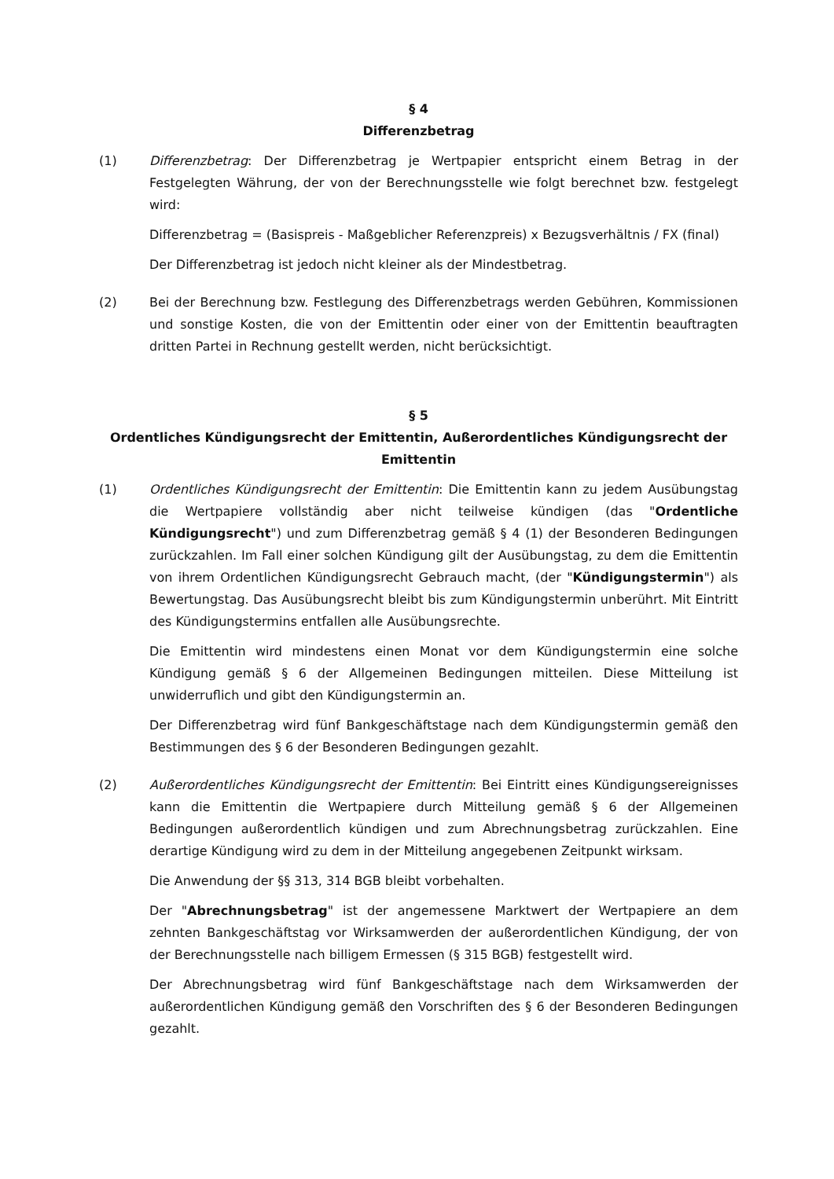§ 4
Differenzbetrag
(1) Differenzbetrag: Der Differenzbetrag je Wertpapier entspricht einem Betrag in der Festgelegten Währung, der von der Berechnungsstelle wie folgt berechnet bzw. festgelegt wird:
Differenzbetrag = (Basispreis - Maßgeblicher Referenzpreis) x Bezugsverhältnis / FX (final)
Der Differenzbetrag ist jedoch nicht kleiner als der Mindestbetrag.
(2) Bei der Berechnung bzw. Festlegung des Differenzbetrags werden Gebühren, Kommissionen und sonstige Kosten, die von der Emittentin oder einer von der Emittentin beauftragten dritten Partei in Rechnung gestellt werden, nicht berücksichtigt.
§ 5
Ordentliches Kündigungsrecht der Emittentin, Außerordentliches Kündigungsrecht der Emittentin
(1) Ordentliches Kündigungsrecht der Emittentin: Die Emittentin kann zu jedem Ausübungstag die Wertpapiere vollständig aber nicht teilweise kündigen (das "Ordentliche Kündigungsrecht") und zum Differenzbetrag gemäß § 4 (1) der Besonderen Bedingungen zurückzahlen. Im Fall einer solchen Kündigung gilt der Ausübungstag, zu dem die Emittentin von ihrem Ordentlichen Kündigungsrecht Gebrauch macht, (der "Kündigungstermin") als Bewertungstag. Das Ausübungsrecht bleibt bis zum Kündigungstermin unberührt. Mit Eintritt des Kündigungstermins entfallen alle Ausübungsrechte.
Die Emittentin wird mindestens einen Monat vor dem Kündigungstermin eine solche Kündigung gemäß § 6 der Allgemeinen Bedingungen mitteilen. Diese Mitteilung ist unwiderruflich und gibt den Kündigungstermin an.
Der Differenzbetrag wird fünf Bankgeschäftstage nach dem Kündigungstermin gemäß den Bestimmungen des § 6 der Besonderen Bedingungen gezahlt.
(2) Außerordentliches Kündigungsrecht der Emittentin: Bei Eintritt eines Kündigungsereignisses kann die Emittentin die Wertpapiere durch Mitteilung gemäß § 6 der Allgemeinen Bedingungen außerordentlich kündigen und zum Abrechnungsbetrag zurückzahlen. Eine derartige Kündigung wird zu dem in der Mitteilung angegebenen Zeitpunkt wirksam.
Die Anwendung der §§ 313, 314 BGB bleibt vorbehalten.
Der "Abrechnungsbetrag" ist der angemessene Marktwert der Wertpapiere an dem zehnten Bankgeschäftstag vor Wirksamwerden der außerordentlichen Kündigung, der von der Berechnungsstelle nach billigem Ermessen (§ 315 BGB) festgestellt wird.
Der Abrechnungsbetrag wird fünf Bankgeschäftstage nach dem Wirksamwerden der außerordentlichen Kündigung gemäß den Vorschriften des § 6 der Besonderen Bedingungen gezahlt.